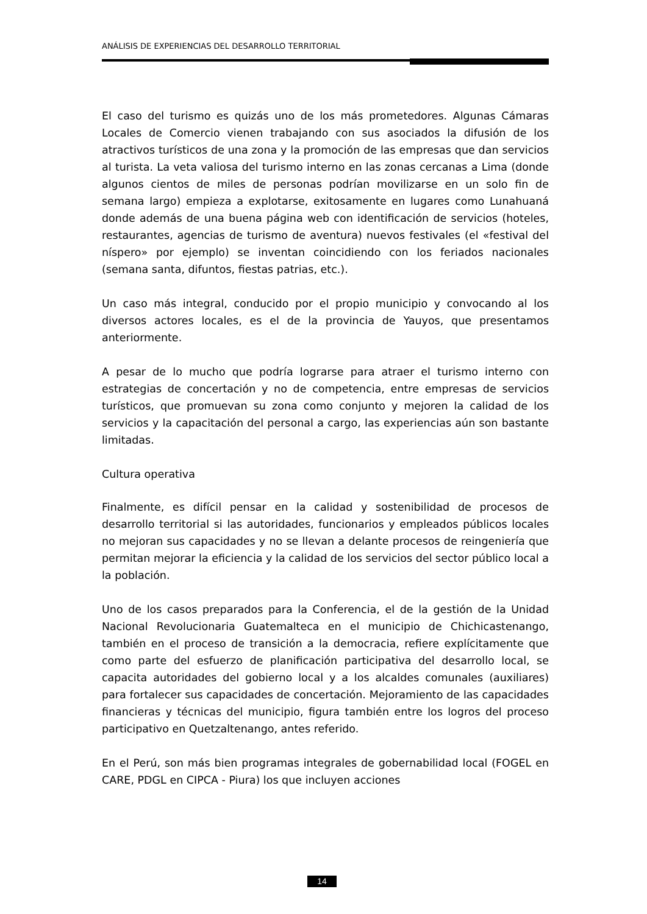ANÁLISIS DE EXPERIENCIAS DEL DESARROLLO TERRITORIAL
El caso del turismo es quizás uno de los más prometedores. Algunas Cámaras Locales de Comercio vienen trabajando con sus asociados la difusión de los atractivos turísticos de una zona y la promoción de las empresas que dan servicios al turista. La veta valiosa del turismo interno en las zonas cercanas a Lima (donde algunos cientos de miles de personas podrían movilizarse en un solo fin de semana largo) empieza a explotarse, exitosamente en lugares como Lunahuaná donde además de una buena página web con identificación de servicios (hoteles, restaurantes, agencias de turismo de aventura) nuevos festivales (el «festival del níspero» por ejemplo) se inventan coincidiendo con los feriados nacionales (semana santa, difuntos, fiestas patrias, etc.).
Un caso más integral, conducido por el propio municipio y convocando al los diversos actores locales, es el de la provincia de Yauyos, que presentamos anteriormente.
A pesar de lo mucho que podría lograrse para atraer el turismo interno con estrategias de concertación y no de competencia, entre empresas de servicios turísticos, que promuevan su zona como conjunto y mejoren la calidad de los servicios y la capacitación del personal a cargo, las experiencias aún son bastante limitadas.
Cultura operativa
Finalmente, es difícil pensar en la calidad y sostenibilidad de procesos de desarrollo territorial si las autoridades, funcionarios y empleados públicos locales no mejoran sus capacidades y no se llevan a delante procesos de reingeniería que permitan mejorar la eficiencia y la calidad de los servicios del sector público local a la población.
Uno de los casos preparados para la Conferencia, el de la gestión de la Unidad Nacional Revolucionaria Guatemalteca en el municipio de Chichicastenango, también en el proceso de transición a la democracia, refiere explícitamente que como parte del esfuerzo de planificación participativa del desarrollo local, se capacita autoridades del gobierno local y a los alcaldes comunales (auxiliares) para fortalecer sus capacidades de concertación. Mejoramiento de las capacidades financieras y técnicas del municipio, figura también entre los logros del proceso participativo en Quetzaltenango, antes referido.
En el Perú, son más bien programas integrales de gobernabilidad local (FOGEL en CARE, PDGL en CIPCA - Piura) los que incluyen acciones
14